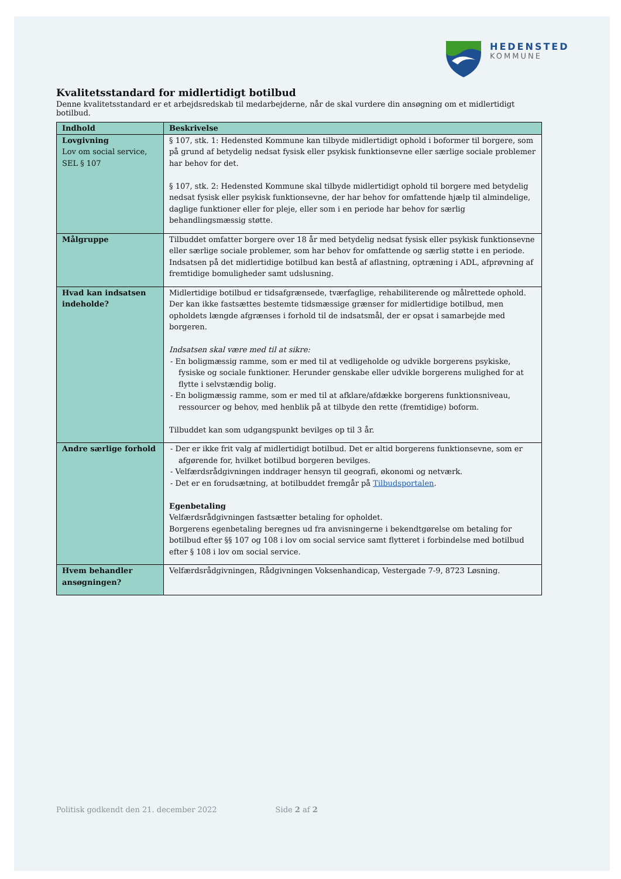HEDENSTED
KOMMUNE
Kvalitetsstandard for midlertidigt botilbud
Denne kvalitetsstandard er et arbejdsredskab til medarbejderne, når de skal vurdere din ansøgning om et midlertidigt botilbud.
| Indhold | Beskrivelse |
| --- | --- |
| Lovgivning Lov om social service, SEL § 107 | § 107, stk. 1: Hedensted Kommune kan tilbyde midlertidigt ophold i boformer til borgere, som på grund af betydelig nedsat fysisk eller psykisk funktionsevne eller særlige sociale problemer har behov for det. § 107, stk. 2: Hedensted Kommune skal tilbyde midlertidigt ophold til borgere med betydelig nedsat fysisk eller psykisk funktionsevne, der har behov for omfattende hjælp til almindelige, daglige funktioner eller for pleje, eller som i en periode har behov for særlig behandlingsmæssig støtte. |
| Målgruppe | Tilbuddet omfatter borgere over 18 år med betydelig nedsat fysisk eller psykisk funktionsevne eller særlige sociale problemer, som har behov for omfattende og særlig støtte i en periode. Indsatsen på det midlertidige botilbud kan bestå af aflastning, optræning i ADL, afprøvning af fremtidige bomuligheder samt udslusning. |
| Hvad kan indsatsen indeholde? | Midlertidige botilbud er tidsafgrænsede, tværfaglige, rehabiliterende og målrettede ophold. Der kan ikke fastsættes bestemte tidsmæssige grænser for midlertidige botilbud, men opholdets længde afgrænses i forhold til de indsatsmål, der er opsat i samarbejde med borgeren. Indsatsen skal være med til at sikre: - En boligmæssig ramme, som er med til at vedligeholde og udvikle borgerens psykiske, fysiske og sociale funktioner. Herunder genskabe eller udvikle borgerens mulighed for at flytte i selvstændig bolig. - En boligmæssig ramme, som er med til at afklare/afdække borgerens funktionsniveau, ressourcer og behov, med henblik på at tilbyde den rette (fremtidige) boform. Tilbuddet kan som udgangspunkt bevilges op til 3 år. |
| Andre særlige forhold | - Der er ikke frit valg af midlertidigt botilbud. Det er altid borgerens funktionsevne, som er afgørende for, hvilket botilbud borgeren bevilges. - Velfærdsrådgivningen inddrager hensyn til geografi, økonomi og netværk. - Det er en forudsætning, at botilbuddet fremgår på Tilbudsportalen . Egenbetaling Velfærdsrådgivningen fastsætter betaling for opholdet. Borgerens egenbetaling beregnes ud fra anvisningerne i bekendtgørelse om betaling for botilbud efter §§ 107 og 108 i lov om social service samt flytteret i forbindelse med botilbud efter § 108 i lov om social service. |
| Hvem behandler ansøgningen? | Velfærdsrådgivningen, Rådgivningen Voksenhandicap, Vestergade 7-9, 8723 Løsning. |
Politisk godkendt den 21. december 2022 Side 2 af 2